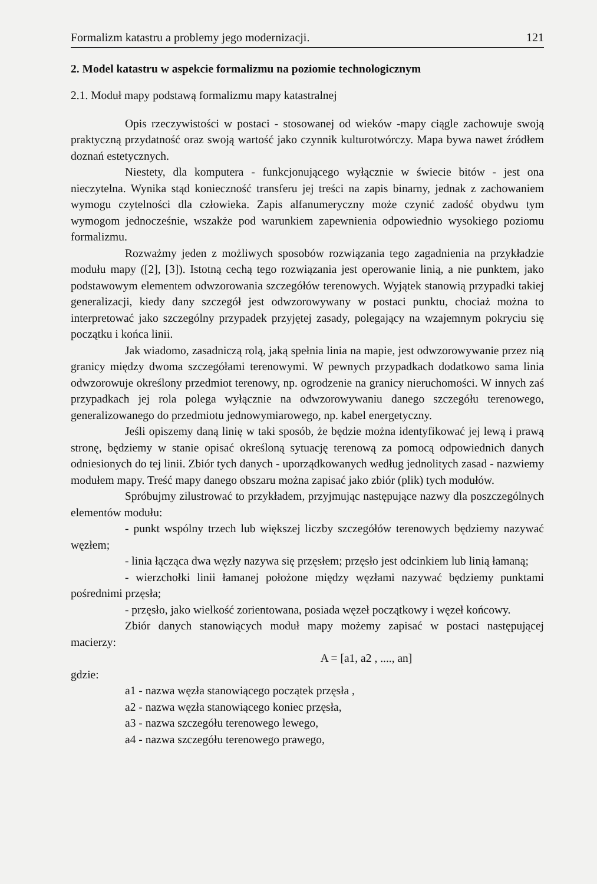Formalizm katastru a problemy jego modernizacji. 121
2. Model katastru w aspekcie formalizmu na poziomie technologicznym
2.1. Moduł mapy podstawą formalizmu mapy katastralnej
Opis rzeczywistości w postaci - stosowanej od wieków -mapy ciągle zachowuje swoją praktyczną przydatność oraz swoją wartość jako czynnik kulturotwórczy. Mapa bywa nawet źródłem doznań estetycznych.
Niestety, dla komputera - funkcjonującego wyłącznie w świecie bitów - jest ona nieczytelna. Wynika stąd konieczność transferu jej treści na zapis binarny, jednak z zachowaniem wymogu czytelności dla człowieka. Zapis alfanumeryczny może czynić zadość obydwu tym wymogom jednocześnie, wszakże pod warunkiem zapewnienia odpowiednio wysokiego poziomu formalizmu.
Rozważmy jeden z możliwych sposobów rozwiązania tego zagadnienia na przykładzie modułu mapy ([2], [3]). Istotną cechą tego rozwiązania jest operowanie linią, a nie punktem, jako podstawowym elementem odwzorowania szczegółów terenowych. Wyjątek stanowią przypadki takiej generalizacji, kiedy dany szczegół jest odwzorowywany w postaci punktu, chociaż można to interpretować jako szczególny przypadek przyjętej zasady, polegający na wzajemnym pokryciu się początku i końca linii.
Jak wiadomo, zasadniczą rolą, jaką spełnia linia na mapie, jest odwzorowywanie przez nią granicy między dwoma szczegółami terenowymi. W pewnych przypadkach dodatkowo sama linia odwzorowuje określony przedmiot terenowy, np. ogrodzenie na granicy nieruchomości. W innych zaś przypadkach jej rola polega wyłącznie na odwzorowywaniu danego szczegółu terenowego, generalizowanego do przedmiotu jednowymiarowego, np. kabel energetyczny.
Jeśli opiszemy daną linię w taki sposób, że będzie można identyfikować jej lewą i prawą stronę, będziemy w stanie opisać określoną sytuację terenową za pomocą odpowiednich danych odniesionych do tej linii. Zbiór tych danych - uporządkowanych według jednolitych zasad - nazwiemy modułem mapy. Treść mapy danego obszaru można zapisać jako zbiór (plik) tych modułów.
Spróbujmy zilustrować to przykładem, przyjmując następujące nazwy dla poszczególnych elementów modułu:
- punkt wspólny trzech lub większej liczby szczegółów terenowych będziemy nazywać węzłem;
- linia łącząca dwa węzły nazywa się przęsłem; przęsło jest odcinkiem lub linią łamaną;
- wierzchołki linii łamanej położone między węzłami nazywać będziemy punktami pośrednimi przęsła;
- przęsło, jako wielkość zorientowana, posiada węzeł początkowy i węzeł końcowy.
Zbiór danych stanowiących moduł mapy możemy zapisać w postaci następującej macierzy:
A = [a1, a2 , ...., an]
gdzie:
a1 - nazwa węzła stanowiącego początek przęsła ,
a2 - nazwa węzła stanowiącego koniec przęsła,
a3 - nazwa szczegółu terenowego lewego,
a4 - nazwa szczegółu terenowego prawego,